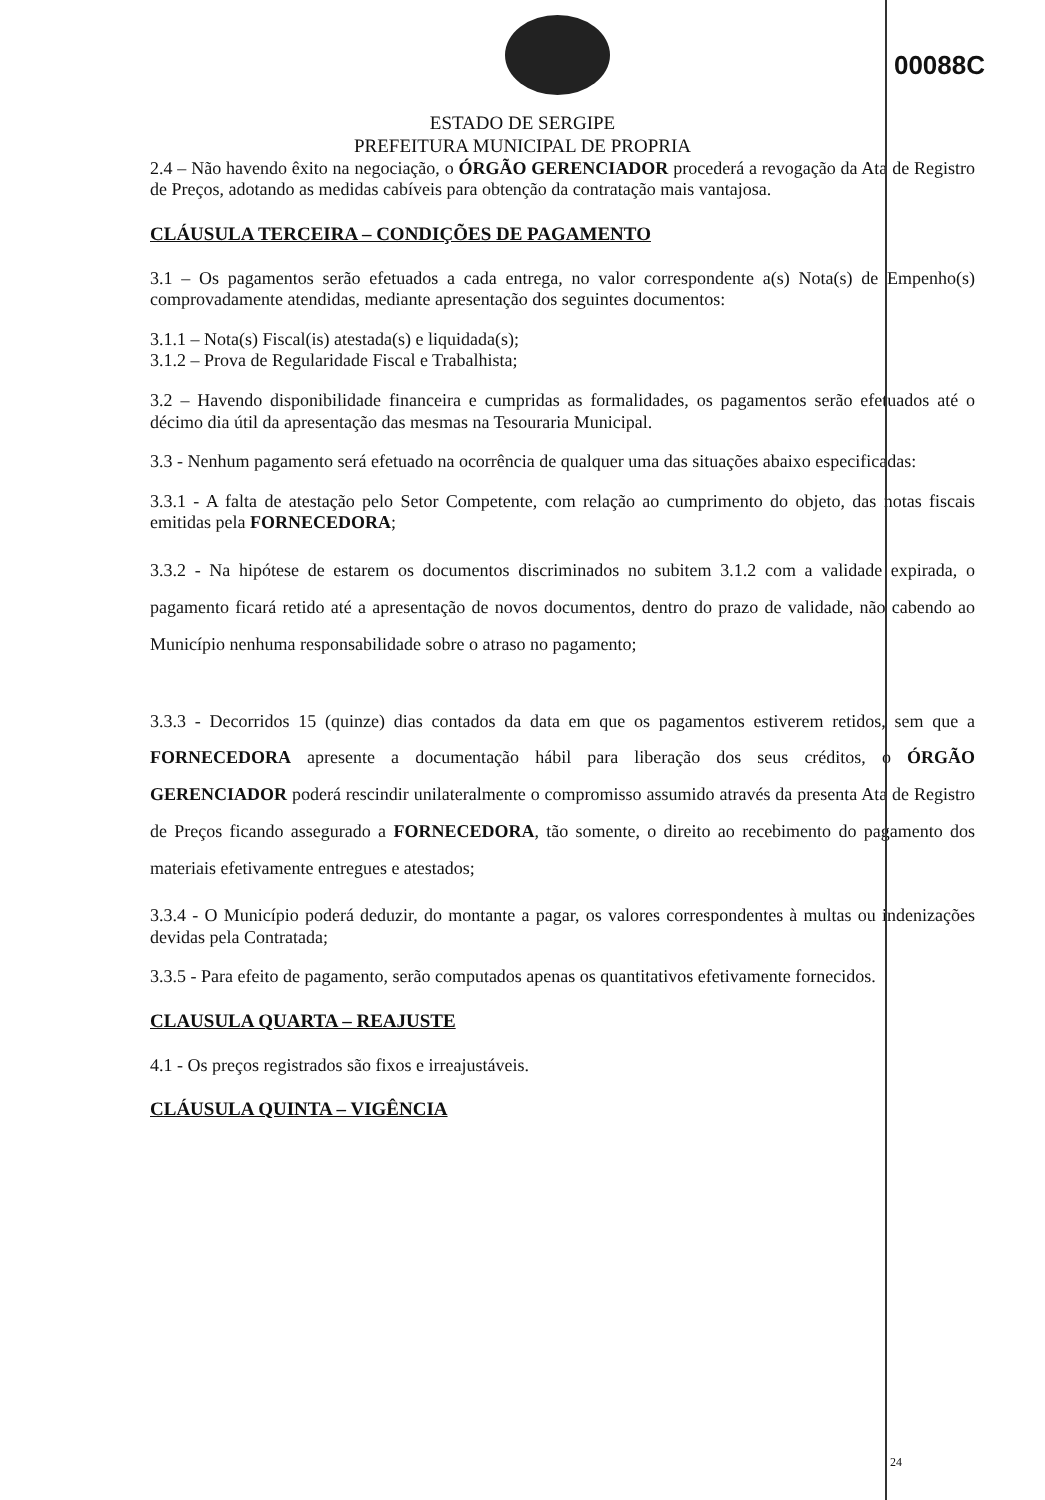00088C
ESTADO DE SERGIPE
PREFEITURA MUNICIPAL DE PROPRIA
2.4 – Não havendo êxito na negociação, o ÓRGÃO GERENCIADOR procederá a revogação da Ata de Registro de Preços, adotando as medidas cabíveis para obtenção da contratação mais vantajosa.
CLÁUSULA TERCEIRA – CONDIÇÕES DE PAGAMENTO
3.1 – Os pagamentos serão efetuados a cada entrega, no valor correspondente a(s) Nota(s) de Empenho(s) comprovadamente atendidas, mediante apresentação dos seguintes documentos:
3.1.1 – Nota(s) Fiscal(is) atestada(s) e liquidada(s);
3.1.2 – Prova de Regularidade Fiscal e Trabalhista;
3.2 – Havendo disponibilidade financeira e cumpridas as formalidades, os pagamentos serão efetuados até o décimo dia útil da apresentação das mesmas na Tesouraria Municipal.
3.3 - Nenhum pagamento será efetuado na ocorrência de qualquer uma das situações abaixo especificadas:
3.3.1 - A falta de atestação pelo Setor Competente, com relação ao cumprimento do objeto, das notas fiscais emitidas pela FORNECEDORA;
3.3.2 - Na hipótese de estarem os documentos discriminados no subitem 3.1.2 com a validade expirada, o pagamento ficará retido até a apresentação de novos documentos, dentro do prazo de validade, não cabendo ao Município nenhuma responsabilidade sobre o atraso no pagamento;
3.3.3 - Decorridos 15 (quinze) dias contados da data em que os pagamentos estiverem retidos, sem que a FORNECEDORA apresente a documentação hábil para liberação dos seus créditos, o ÓRGÃO GERENCIADOR poderá rescindir unilateralmente o compromisso assumido através da presenta Ata de Registro de Preços ficando assegurado a FORNECEDORA, tão somente, o direito ao recebimento do pagamento dos materiais efetivamente entregues e atestados;
3.3.4 - O Município poderá deduzir, do montante a pagar, os valores correspondentes à multas ou indenizações devidas pela Contratada;
3.3.5 - Para efeito de pagamento, serão computados apenas os quantitativos efetivamente fornecidos.
CLAUSULA QUARTA – REAJUSTE
4.1 - Os preços registrados são fixos e irreajustáveis.
CLÁUSULA QUINTA – VIGÊNCIA
24